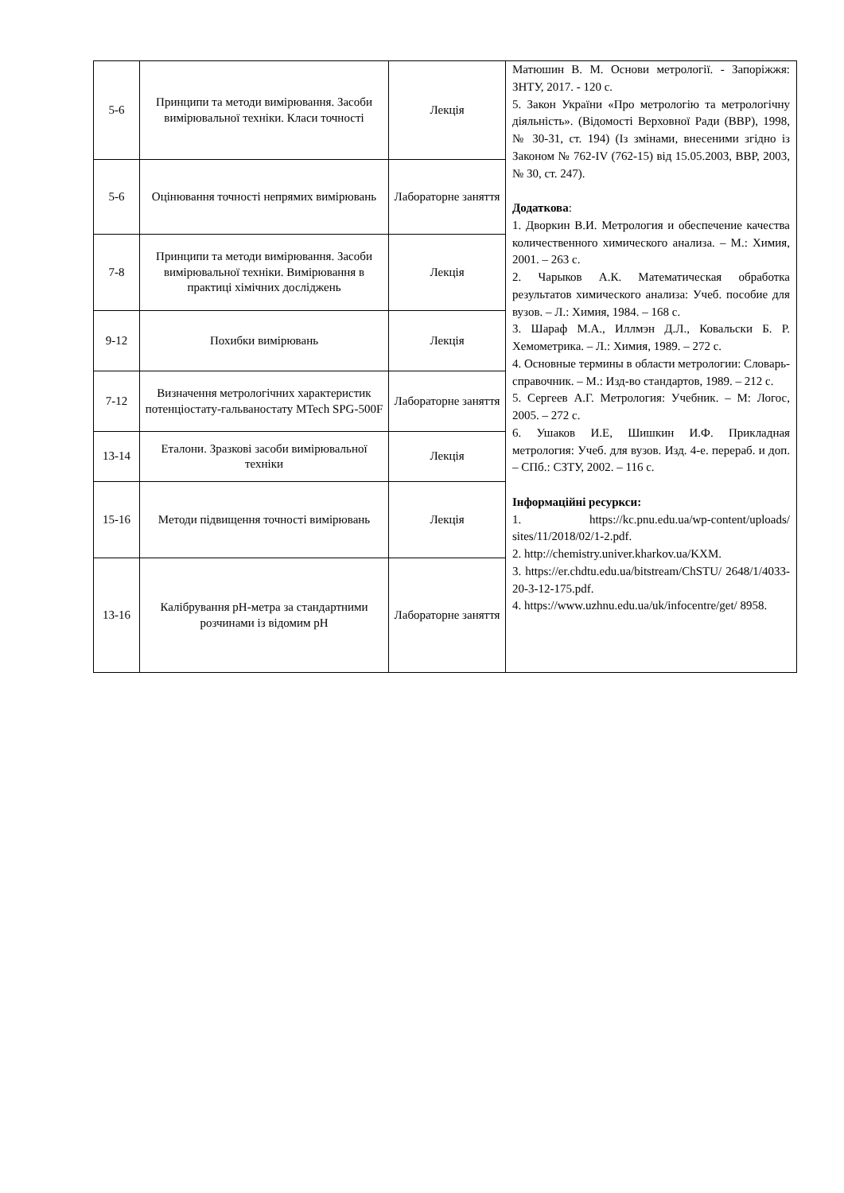| 5-6 | Принципи та методи вимірювання. Засоби вимірювальної техніки. Класи точності | Лекція | Матюшин В. М. Основи метрології. - Запоріжжя: ЗНТУ, 2017. - 120 с. 5. Закон України «Про метрологію та метрологічну діяльність». (Відомості Верховної Ради (ВВР), 1998, № 30-31, ст. 194) (Із змінами, внесеними згідно із Законом № 762-IV (762-15) від 15.05.2003, ВВР, 2003, № 30, ст. 247). Додаткова : 1. Дворкин В.И. Метрология и обеспечение качества количественного химического анализа. – М.: Химия, 2001. – 263 с. 2. Чарыков А.К. Математическая обработка результатов химического анализа: Учеб. пособие для вузов. – Л.: Химия, 1984. – 168 с. 3. Шараф М.А., Иллмэн Д.Л., Ковальски Б. Р. Хемометрика. – Л.: Химия, 1989. – 272 с. 4. Основные термины в области метрологии: Словарь-справочник. – М.: Изд-во стандартов, 1989. – 212 с. 5. Сергеев А.Г. Метрология: Учебник. – М: Логос, 2005. – 272 с. 6. Ушаков И.Е, Шишкин И.Ф. Прикладная метрология: Учеб. для вузов. Изд. 4-е. перераб. и доп. – СПб.: СЗТУ, 2002. – 116 с. Інформаційні ресуркси: 1. https://kc.pnu.edu.ua/wp-content/uploads/ sites/11/2018/02/1-2.pdf. 2. http://chemistry.univer.kharkov.ua/KXM. 3. https://er.chdtu.edu.ua/bitstream/ChSTU/ 2648/1/4033-20-3-12-175.pdf. 4. https://www.uzhnu.edu.ua/uk/infocentre/get/ 8958. |
| 5-6 | Оцінювання точності непрямих вимірювань | Лабораторне заняття | |
| 7-8 | Принципи та методи вимірювання. Засоби вимірювальної техніки. Вимірювання в практиці хімічних досліджень | Лекція | |
| 9-12 | Похибки вимірювань | Лекція | |
| 7-12 | Визначення метрологічних характеристик потенціостату-гальваностату MTech SPG-500F | Лабораторне заняття | |
| 13-14 | Еталони. Зразкові засоби вимірювальної техніки | Лекція | |
| 15-16 | Методи підвищення точності вимірювань | Лекція | |
| 13-16 | Калібрування pH-метра за стандартними розчинами із відомим pH | Лабораторне заняття | |